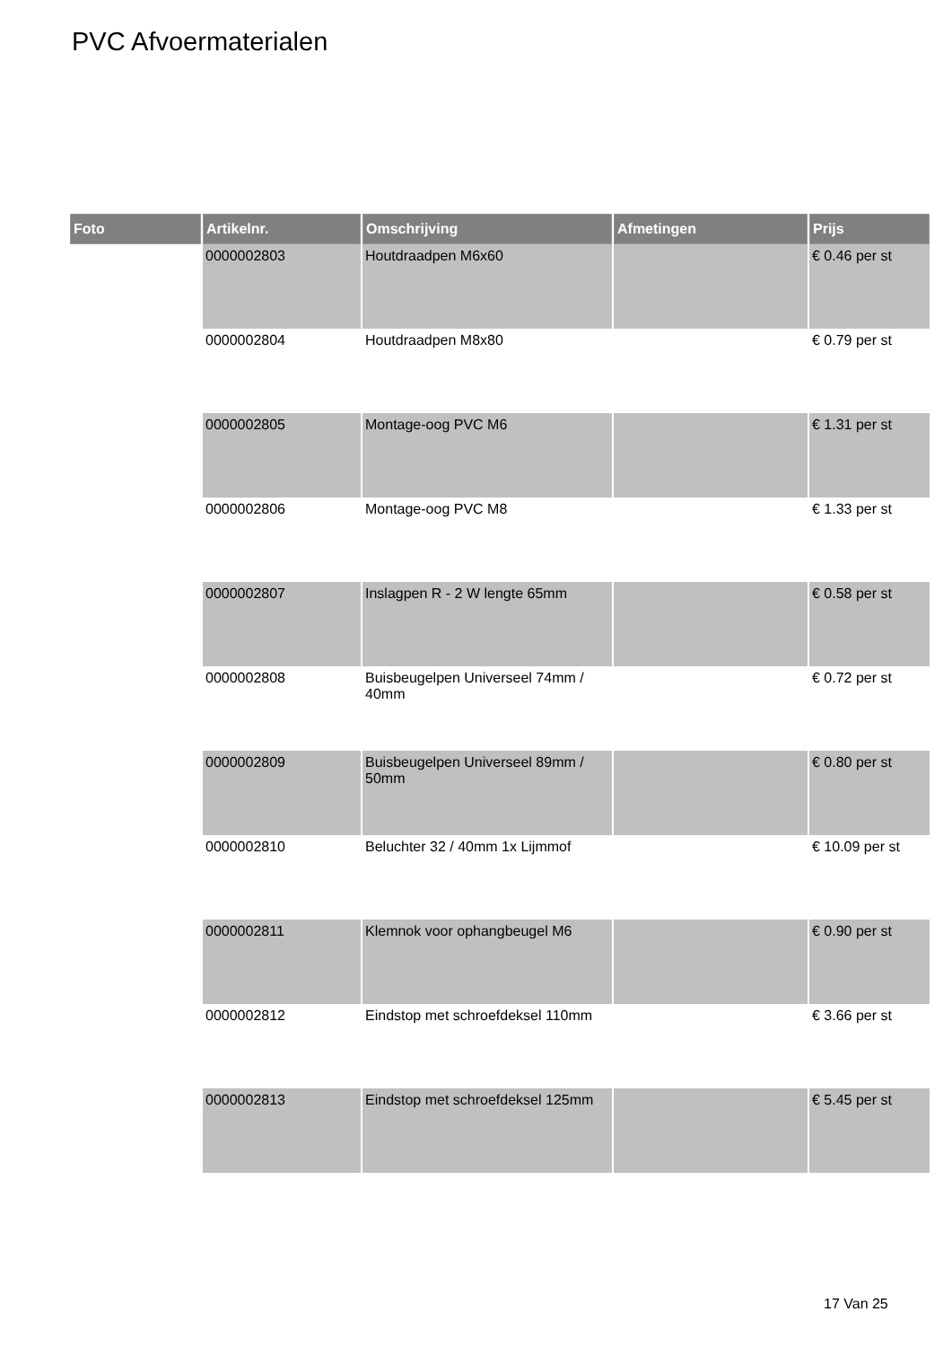PVC Afvoermaterialen
| Foto | Artikelnr. | Omschrijving | Afmetingen | Prijs |
| --- | --- | --- | --- | --- |
| | 0000002803 | Houtdraadpen M6x60 | | € 0.46 per st |
| | 0000002804 | Houtdraadpen M8x80 | | € 0.79 per st |
| | 0000002805 | Montage-oog PVC M6 | | € 1.31 per st |
| | 0000002806 | Montage-oog PVC M8 | | € 1.33 per st |
| | 0000002807 | Inslagpen R - 2 W lengte 65mm | | € 0.58 per st |
| | 0000002808 | Buisbeugelpen Universeel 74mm / 40mm | | € 0.72 per st |
| | 0000002809 | Buisbeugelpen Universeel 89mm / 50mm | | € 0.80 per st |
| | 0000002810 | Beluchter 32 / 40mm 1x Lijmmof | | € 10.09 per st |
| | 0000002811 | Klemnok voor ophangbeugel M6 | | € 0.90 per st |
| | 0000002812 | Eindstop met schroefdeksel 110mm | | € 3.66 per st |
| | 0000002813 | Eindstop met schroefdeksel 125mm | | € 5.45 per st |
17 Van 25